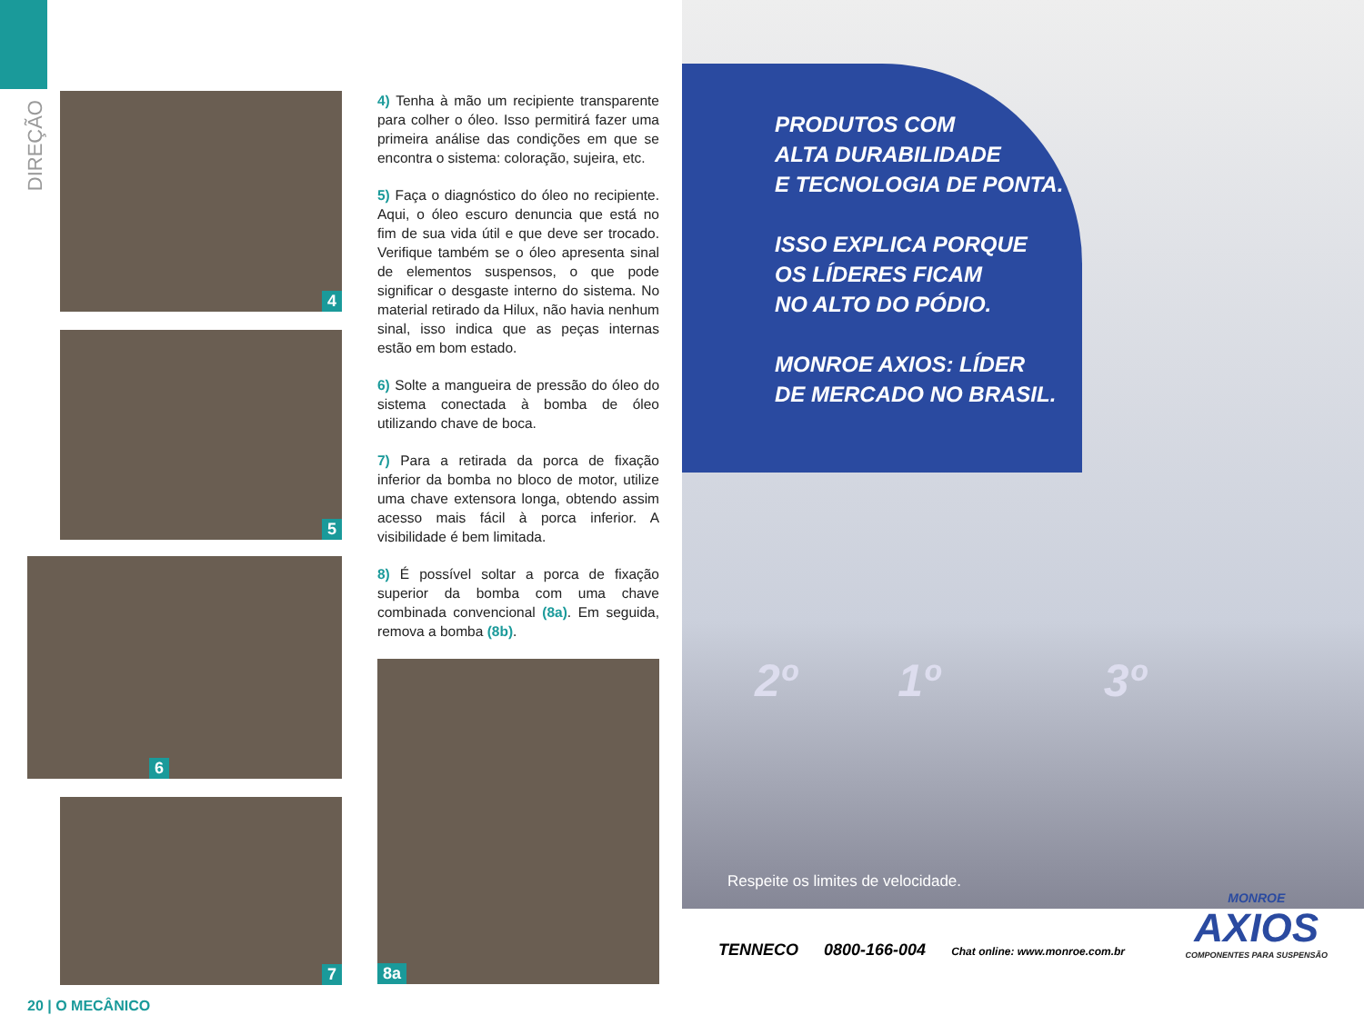DIREÇÃO
4
5
6
7
4) Tenha à mão um recipiente transparente para colher o óleo. Isso permitirá fazer uma primeira análise das condições em que se encontra o sistema: coloração, sujeira, etc.
5) Faça o diagnóstico do óleo no recipiente. Aqui, o óleo escuro denuncia que está no fim de sua vida útil e que deve ser trocado. Verifique também se o óleo apresenta sinal de elementos suspensos, o que pode significar o desgaste interno do sistema. No material retirado da Hilux, não havia nenhum sinal, isso indica que as peças internas estão em bom estado.
6) Solte a mangueira de pressão do óleo do sistema conectada à bomba de óleo utilizando chave de boca.
7) Para a retirada da porca de fixação inferior da bomba no bloco de motor, utilize uma chave extensora longa, obtendo assim acesso mais fácil à porca inferior. A visibilidade é bem limitada.
8) É possível soltar a porca de fixação superior da bomba com uma chave combinada convencional (8a). Em seguida, remova a bomba (8b).
8a
20 | O MECÂNICO
PRODUTOS COM
ALTA DURABILIDADE
E TECNOLOGIA DE PONTA.
ISSO EXPLICA PORQUE
OS LÍDERES FICAM
NO ALTO DO PÓDIO.
MONROE AXIOS: LÍDER
DE MERCADO NO BRASIL.
2º 1º 3º
Respeite os limites de velocidade.
TENNECO 0800-166-004 Chat online: www.monroe.com.br
MONROE
AXIOS
COMPONENTES PARA SUSPENSÃO